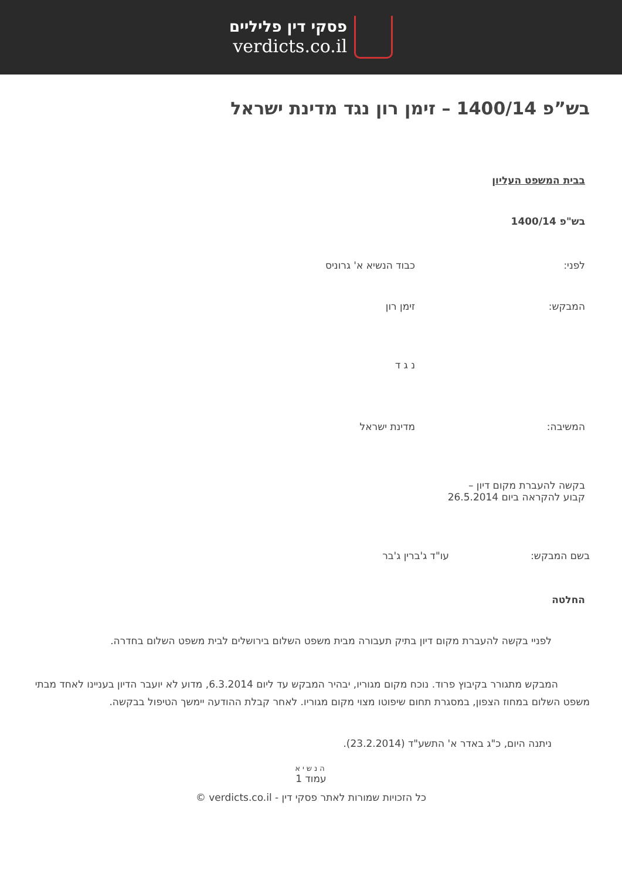פסקי דין פליליים
verdicts.co.il
בש”פ 1400/14 – זימן רון נגד מדינת ישראל
בבית המשפט העליון
בש"פ 1400/14
לפני: כבוד הנשיא א' גרוניס
המבקש: זימן רון
נ ג ד
המשיבה: מדינת ישראל
בקשה להעברת מקום דיון –
קבוע להקראה ביום 26.5.2014
בשם המבקש: עו"ד ג'ברין ג'בר
החלטה
לפניי בקשה להעברת מקום דיון בתיק תעבורה מבית משפט השלום בירושלים לבית משפט השלום בחדרה.
המבקש מתגורר בקיבוץ פרוד. נוכח מקום מגוריו, יבהיר המבקש עד ליום 6.3.2014, מדוע לא יועבר הדיון בעניינו לאחד מבתי משפט השלום במחוז הצפון, במסגרת תחום שיפוטו מצוי מקום מגוריו. לאחר קבלת ההודעה יימשך הטיפול בבקשה.
ניתנה היום, כ"ג באדר א' התשע"ד (23.2.2014).
הנשיא
עמוד 1
כל הזכויות שמורות לאתר פסקי דין - verdicts.co.il ©